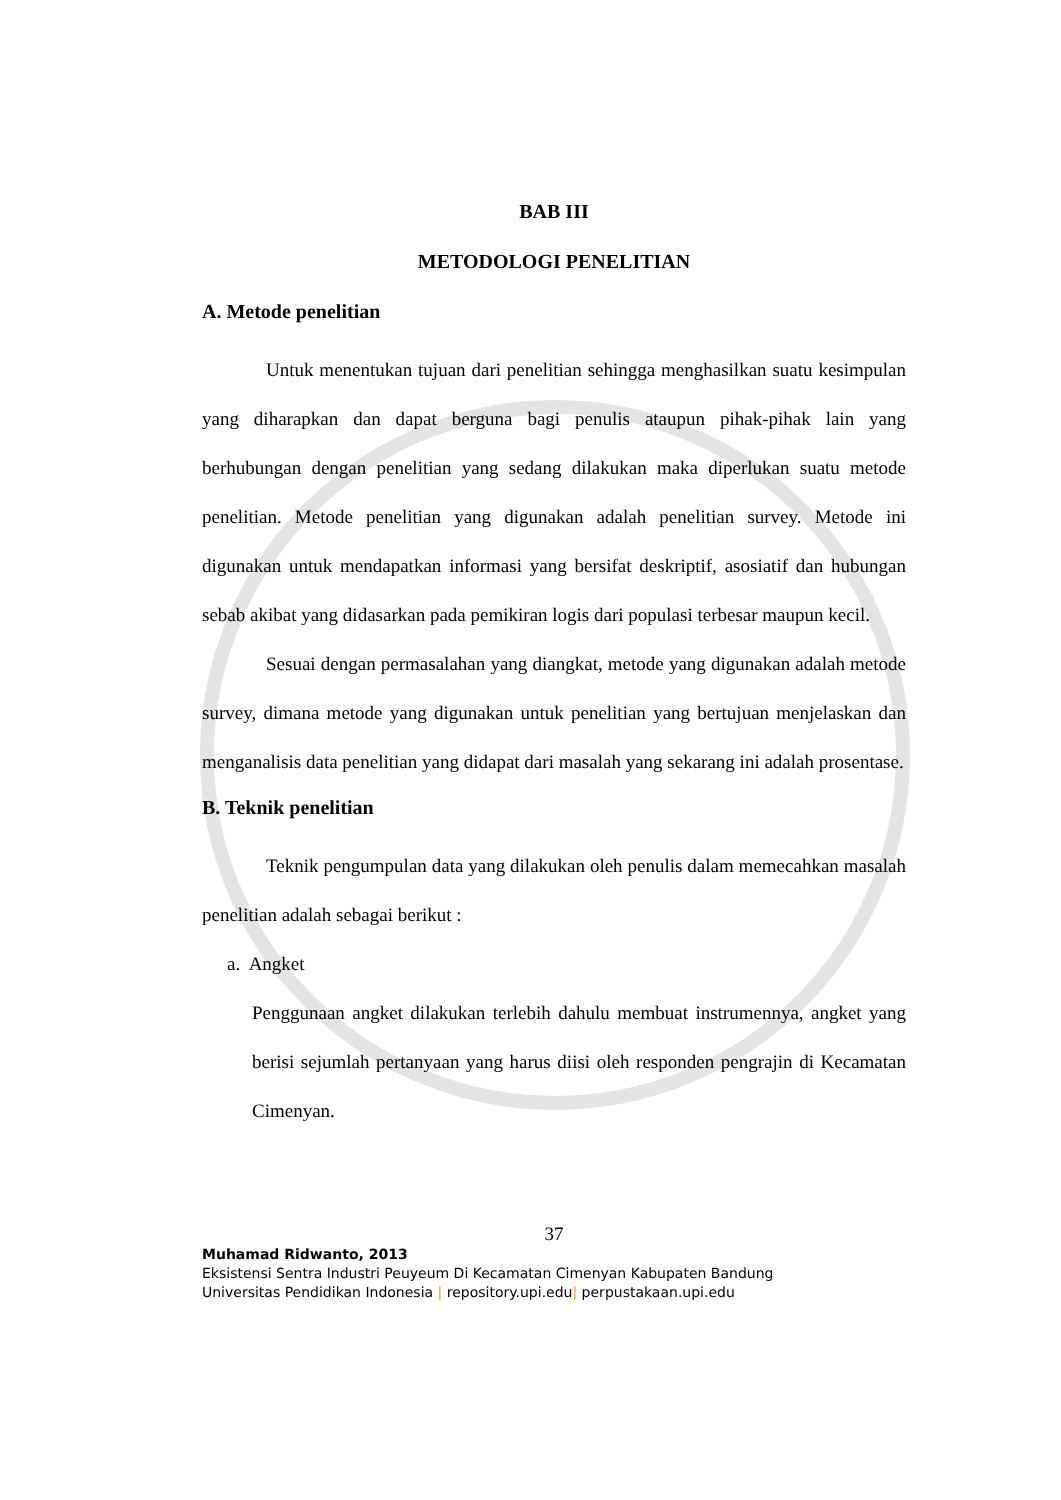BAB III
METODOLOGI PENELITIAN
A. Metode penelitian
Untuk menentukan tujuan dari penelitian sehingga menghasilkan suatu kesimpulan yang diharapkan dan dapat berguna bagi penulis ataupun pihak-pihak lain yang berhubungan dengan penelitian yang sedang dilakukan maka diperlukan suatu metode penelitian. Metode penelitian yang digunakan adalah penelitian survey. Metode ini digunakan untuk mendapatkan informasi yang bersifat deskriptif, asosiatif dan hubungan sebab akibat yang didasarkan pada pemikiran logis dari populasi terbesar maupun kecil.
Sesuai dengan permasalahan yang diangkat, metode yang digunakan adalah metode survey, dimana metode yang digunakan untuk penelitian yang bertujuan menjelaskan dan menganalisis data penelitian yang didapat dari masalah yang sekarang ini adalah prosentase.
B. Teknik penelitian
Teknik pengumpulan data yang dilakukan oleh penulis dalam memecahkan masalah penelitian adalah sebagai berikut :
a. Angket
Penggunaan angket dilakukan terlebih dahulu membuat instrumennya, angket yang berisi sejumlah pertanyaan yang harus diisi oleh responden pengrajin di Kecamatan Cimenyan.
37
Muhamad Ridwanto, 2013
Eksistensi Sentra Industri Peuyeum Di Kecamatan Cimenyan Kabupaten Bandung
Universitas Pendidikan Indonesia | repository.upi.edu| perpustakaan.upi.edu